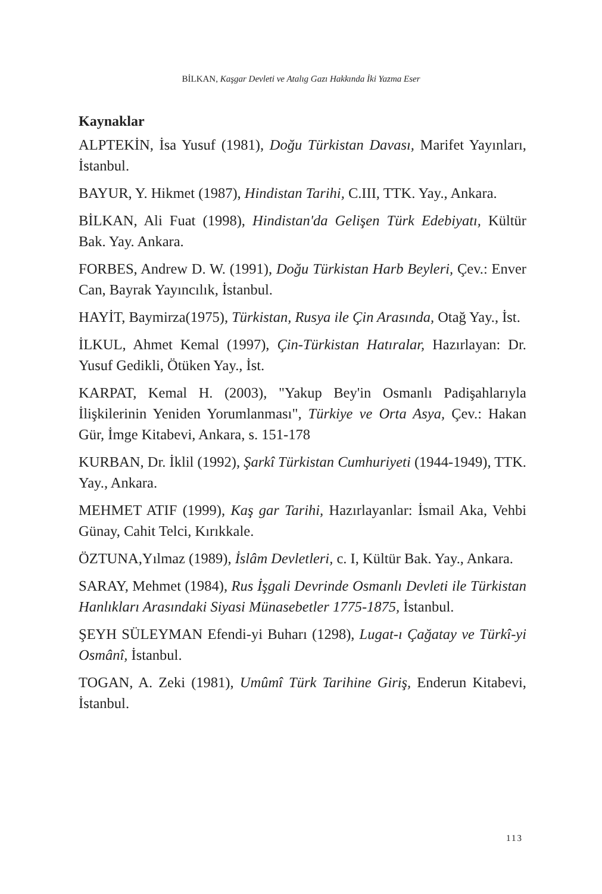BİLKAN, Kaşgar Devleti ve Atalıg Gazı Hakkında İki Yazma Eser
Kaynaklar
ALPTEKİN, İsa Yusuf (1981), Doğu Türkistan Davası, Marifet Yayınları, İstanbul.
BAYUR, Y. Hikmet (1987), Hindistan Tarihi, C.III, TTK. Yay., Ankara.
BİLKAN, Ali Fuat (1998), Hindistan'da Gelişen Türk Edebiyatı, Kültür Bak. Yay. Ankara.
FORBES, Andrew D. W. (1991), Doğu Türkistan Harb Beyleri, Çev.: Enver Can, Bayrak Yayıncılık, İstanbul.
HAYİT, Baymirza(1975), Türkistan, Rusya ile Çin Arasında, Otağ Yay., İst.
İLKUL, Ahmet Kemal (1997), Çin-Türkistan Hatıralar, Hazırlayan: Dr. Yusuf Gedikli, Ötüken Yay., İst.
KARPAT, Kemal H. (2003), "Yakup Bey'in Osmanlı Padişahlarıyla İlişkilerinin Yeniden Yorumlanması", Türkiye ve Orta Asya, Çev.: Hakan Gür, İmge Kitabevi, Ankara, s. 151-178
KURBAN, Dr. İklil (1992), Şarkî Türkistan Cumhuriyeti (1944-1949), TTK. Yay., Ankara.
MEHMET ATIF (1999), Kaş gar Tarihi, Hazırlayanlar: İsmail Aka, Vehbi Günay, Cahit Telci, Kırıkkale.
ÖZTUNA,Yılmaz (1989), İslâm Devletleri, c. I, Kültür Bak. Yay., Ankara.
SARAY, Mehmet (1984), Rus İşgali Devrinde Osmanlı Devleti ile Türkistan Hanlıkları Arasındaki Siyasi Münasebetler 1775-1875, İstanbul.
ŞEYH SÜLEYMAN Efendi-yi Buharı (1298), Lugat-ı Çağatay ve Türkî-yi Osmânî, İstanbul.
TOGAN, A. Zeki (1981), Umûmî Türk Tarihine Giriş, Enderun Kitabevi, İstanbul.
113